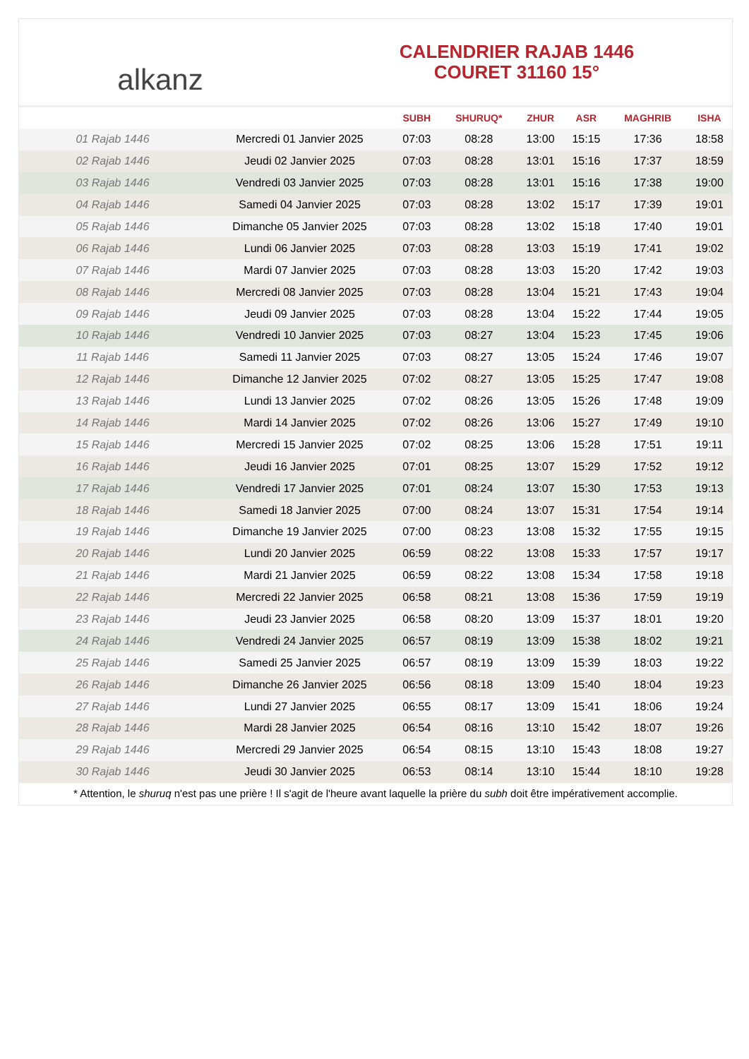alkanz
CALENDRIER RAJAB 1446
COURET 31160 15°
| | | SUBH | SHURUQ* | ZHUR | ASR | MAGHRIB | ISHA |
| --- | --- | --- | --- | --- | --- | --- | --- |
| 01 Rajab 1446 | Mercredi 01 Janvier 2025 | 07:03 | 08:28 | 13:00 | 15:15 | 17:36 | 18:58 |
| 02 Rajab 1446 | Jeudi 02 Janvier 2025 | 07:03 | 08:28 | 13:01 | 15:16 | 17:37 | 18:59 |
| 03 Rajab 1446 | Vendredi 03 Janvier 2025 | 07:03 | 08:28 | 13:01 | 15:16 | 17:38 | 19:00 |
| 04 Rajab 1446 | Samedi 04 Janvier 2025 | 07:03 | 08:28 | 13:02 | 15:17 | 17:39 | 19:01 |
| 05 Rajab 1446 | Dimanche 05 Janvier 2025 | 07:03 | 08:28 | 13:02 | 15:18 | 17:40 | 19:01 |
| 06 Rajab 1446 | Lundi 06 Janvier 2025 | 07:03 | 08:28 | 13:03 | 15:19 | 17:41 | 19:02 |
| 07 Rajab 1446 | Mardi 07 Janvier 2025 | 07:03 | 08:28 | 13:03 | 15:20 | 17:42 | 19:03 |
| 08 Rajab 1446 | Mercredi 08 Janvier 2025 | 07:03 | 08:28 | 13:04 | 15:21 | 17:43 | 19:04 |
| 09 Rajab 1446 | Jeudi 09 Janvier 2025 | 07:03 | 08:28 | 13:04 | 15:22 | 17:44 | 19:05 |
| 10 Rajab 1446 | Vendredi 10 Janvier 2025 | 07:03 | 08:27 | 13:04 | 15:23 | 17:45 | 19:06 |
| 11 Rajab 1446 | Samedi 11 Janvier 2025 | 07:03 | 08:27 | 13:05 | 15:24 | 17:46 | 19:07 |
| 12 Rajab 1446 | Dimanche 12 Janvier 2025 | 07:02 | 08:27 | 13:05 | 15:25 | 17:47 | 19:08 |
| 13 Rajab 1446 | Lundi 13 Janvier 2025 | 07:02 | 08:26 | 13:05 | 15:26 | 17:48 | 19:09 |
| 14 Rajab 1446 | Mardi 14 Janvier 2025 | 07:02 | 08:26 | 13:06 | 15:27 | 17:49 | 19:10 |
| 15 Rajab 1446 | Mercredi 15 Janvier 2025 | 07:02 | 08:25 | 13:06 | 15:28 | 17:51 | 19:11 |
| 16 Rajab 1446 | Jeudi 16 Janvier 2025 | 07:01 | 08:25 | 13:07 | 15:29 | 17:52 | 19:12 |
| 17 Rajab 1446 | Vendredi 17 Janvier 2025 | 07:01 | 08:24 | 13:07 | 15:30 | 17:53 | 19:13 |
| 18 Rajab 1446 | Samedi 18 Janvier 2025 | 07:00 | 08:24 | 13:07 | 15:31 | 17:54 | 19:14 |
| 19 Rajab 1446 | Dimanche 19 Janvier 2025 | 07:00 | 08:23 | 13:08 | 15:32 | 17:55 | 19:15 |
| 20 Rajab 1446 | Lundi 20 Janvier 2025 | 06:59 | 08:22 | 13:08 | 15:33 | 17:57 | 19:17 |
| 21 Rajab 1446 | Mardi 21 Janvier 2025 | 06:59 | 08:22 | 13:08 | 15:34 | 17:58 | 19:18 |
| 22 Rajab 1446 | Mercredi 22 Janvier 2025 | 06:58 | 08:21 | 13:08 | 15:36 | 17:59 | 19:19 |
| 23 Rajab 1446 | Jeudi 23 Janvier 2025 | 06:58 | 08:20 | 13:09 | 15:37 | 18:01 | 19:20 |
| 24 Rajab 1446 | Vendredi 24 Janvier 2025 | 06:57 | 08:19 | 13:09 | 15:38 | 18:02 | 19:21 |
| 25 Rajab 1446 | Samedi 25 Janvier 2025 | 06:57 | 08:19 | 13:09 | 15:39 | 18:03 | 19:22 |
| 26 Rajab 1446 | Dimanche 26 Janvier 2025 | 06:56 | 08:18 | 13:09 | 15:40 | 18:04 | 19:23 |
| 27 Rajab 1446 | Lundi 27 Janvier 2025 | 06:55 | 08:17 | 13:09 | 15:41 | 18:06 | 19:24 |
| 28 Rajab 1446 | Mardi 28 Janvier 2025 | 06:54 | 08:16 | 13:10 | 15:42 | 18:07 | 19:26 |
| 29 Rajab 1446 | Mercredi 29 Janvier 2025 | 06:54 | 08:15 | 13:10 | 15:43 | 18:08 | 19:27 |
| 30 Rajab 1446 | Jeudi 30 Janvier 2025 | 06:53 | 08:14 | 13:10 | 15:44 | 18:10 | 19:28 |
* Attention, le shuruq n'est pas une prière ! Il s'agit de l'heure avant laquelle la prière du subh doit être impérativement accomplie.